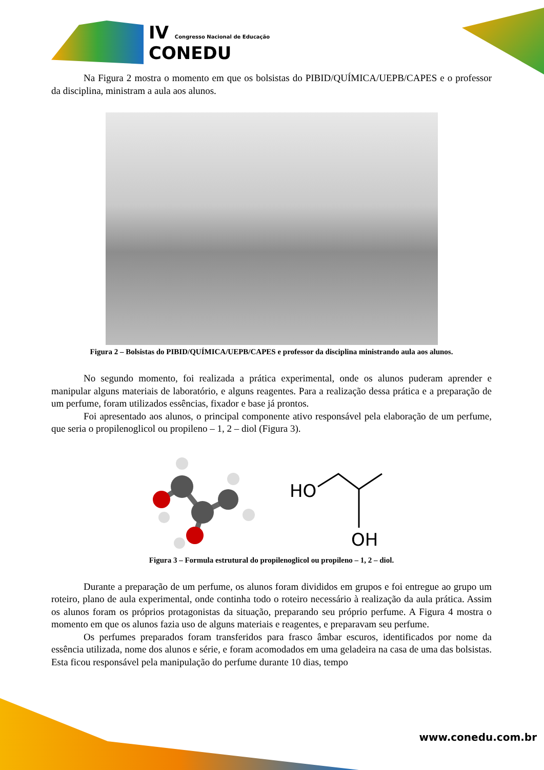IV Congresso Nacional de Educação
CONEDU
Na Figura 2 mostra o momento em que os bolsistas do PIBID/QUÍMICA/UEPB/CAPES e o professor da disciplina, ministram a aula aos alunos.
Figura 2 – Bolsistas do PIBID/QUÍMICA/UEPB/CAPES e professor da disciplina ministrando aula aos alunos.
No segundo momento, foi realizada a prática experimental, onde os alunos puderam aprender e manipular alguns materiais de laboratório, e alguns reagentes. Para a realização dessa prática e a preparação de um perfume, foram utilizados essências, fixador e base já prontos.
Foi apresentado aos alunos, o principal componente ativo responsável pela elaboração de um perfume, que seria o propilenoglicol ou propileno – 1, 2 – diol (Figura 3).
HO
OH
Figura 3 – Formula estrutural do propilenoglicol ou propileno – 1, 2 – diol.
Durante a preparação de um perfume, os alunos foram divididos em grupos e foi entregue ao grupo um roteiro, plano de aula experimental, onde continha todo o roteiro necessário à realização da aula prática. Assim os alunos foram os próprios protagonistas da situação, preparando seu próprio perfume. A Figura 4 mostra o momento em que os alunos fazia uso de alguns materiais e reagentes, e preparavam seu perfume.
Os perfumes preparados foram transferidos para frasco âmbar escuros, identificados por nome da essência utilizada, nome dos alunos e série, e foram acomodados em uma geladeira na casa de uma das bolsistas. Esta ficou responsável pela manipulação do perfume durante 10 dias, tempo
www.conedu.com.br